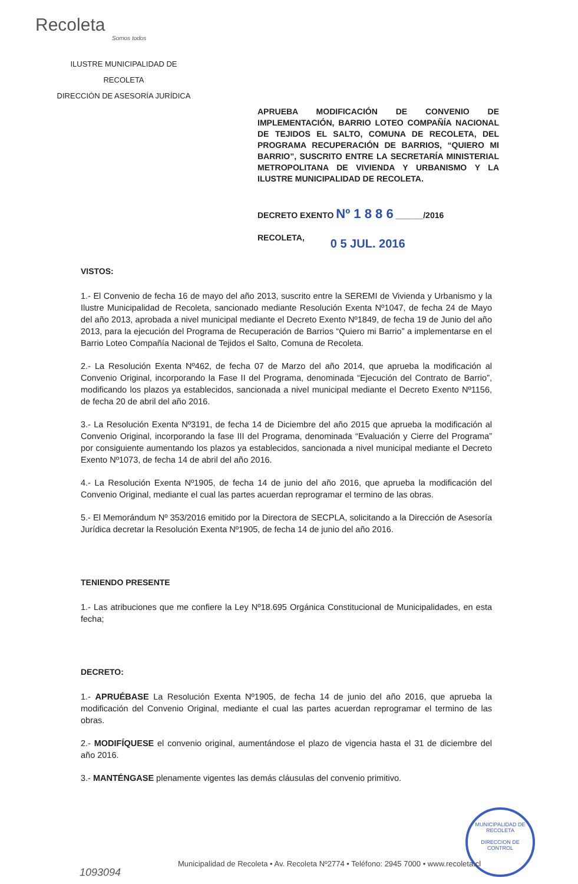Recoleta
Somos todos
ILUSTRE MUNICIPALIDAD DE
RECOLETA
DIRECCIÓN DE ASESORÍA JURÍDICA
APRUEBA MODIFICACIÓN DE CONVENIO DE IMPLEMENTACIÓN, BARRIO LOTEO COMPAÑÍA NACIONAL DE TEJIDOS EL SALTO, COMUNA DE RECOLETA, DEL PROGRAMA RECUPERACIÓN DE BARRIOS, “QUIERO MI BARRIO”, SUSCRITO ENTRE LA SECRETARÍA MINISTERIAL METROPOLITANA DE VIVIENDA Y URBANISMO Y LA ILUSTRE MUNICIPALIDAD DE RECOLETA.
DECRETO EXENTO Nº 1 8 8 6 ______/2016
RECOLETA, 0 5 JUL. 2016
VISTOS:
1.- El Convenio de fecha 16 de mayo del año 2013, suscrito entre la SEREMI de Vivienda y Urbanismo y la Ilustre Municipalidad de Recoleta, sancionado mediante Resolución Exenta Nº1047, de fecha 24 de Mayo del año 2013, aprobada a nivel municipal mediante el Decreto Exento Nº1849, de fecha 19 de Junio del año 2013, para la ejecución del Programa de Recuperación de Barrios “Quiero mi Barrio” a implementarse en el Barrio Loteo Compañía Nacional de Tejidos el Salto, Comuna de Recoleta.
2.- La Resolución Exenta Nº462, de fecha 07 de Marzo del año 2014, que aprueba la modificación al Convenio Original, incorporando la Fase II del Programa, denominada “Ejecución del Contrato de Barrio”, modificando los plazos ya establecidos, sancionada a nivel municipal mediante el Decreto Exento Nº1156, de fecha 20 de abril del año 2016.
3.- La Resolución Exenta Nº3191, de fecha 14 de Diciembre del año 2015 que aprueba la modificación al Convenio Original, incorporando la fase III del Programa, denominada “Evaluación y Cierre del Programa” por consiguiente aumentando los plazos ya establecidos, sancionada a nivel municipal mediante el Decreto Exento Nº1073, de fecha 14 de abril del año 2016.
4.- La Resolución Exenta Nº1905, de fecha 14 de junio del año 2016, que aprueba la modificación del Convenio Original, mediante el cual las partes acuerdan reprogramar el termino de las obras.
5.- El Memorándum Nº 353/2016 emitido por la Directora de SECPLA, solicitando a la Dirección de Asesoría Jurídica decretar la Resolución Exenta Nº1905, de fecha 14 de junio del año 2016.
TENIENDO PRESENTE
1.- Las atribuciones que me confiere la Ley Nº18.695 Orgánica Constitucional de Municipalidades, en esta fecha;
DECRETO:
1.- APRUÉBASE La Resolución Exenta Nº1905, de fecha 14 de junio del año 2016, que aprueba la modificación del Convenio Original, mediante el cual las partes acuerdan reprogramar el termino de las obras.
2.- MODIFÍQUESE el convenio original, aumentándose el plazo de vigencia hasta el 31 de diciembre del año 2016.
3.- MANTÉNGASE plenamente vigentes las demás cláusulas del convenio primitivo.
MUNICIPALIDAD DE RECOLETA
DIRECCION DE CONTROL
Municipalidad de Recoleta • Av. Recoleta Nº2774 • Teléfono: 2945 7000 • www.recoleta.cl
1093094